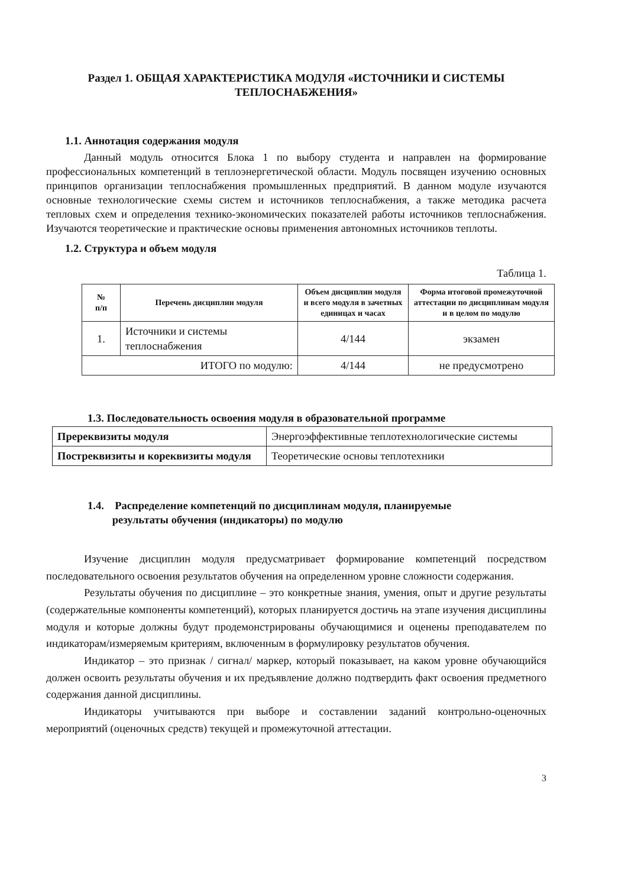Раздел 1. ОБЩАЯ ХАРАКТЕРИСТИКА МОДУЛЯ «ИСТОЧНИКИ И СИСТЕМЫ
ТЕПЛОСНАБЖЕНИЯ»
1.1. Аннотация содержания модуля
Данный модуль относится Блока 1 по выбору студента и направлен на формирование профессиональных компетенций в теплоэнергетической области. Модуль посвящен изучению основных принципов организации теплоснабжения промышленных предприятий. В данном модуле изучаются основные технологические схемы систем и источников теплоснабжения, а также методика расчета тепловых схем и определения технико-экономических показателей работы источников теплоснабжения. Изучаются теоретические и практические основы применения автономных источников теплоты.
1.2. Структура и объем модуля
Таблица 1.
| № п/п | Перечень дисциплин модуля | Объем дисциплин модуля и всего модуля в зачетных единицах и часах | Форма итоговой промежуточной аттестации по дисциплинам модуля и в целом по модулю |
| --- | --- | --- | --- |
| 1. | Источники и системы теплоснабжения | 4/144 | экзамен |
| ИТОГО по модулю: | | 4/144 | не предусмотрено |
1.3. Последовательность освоения модуля в образовательной программе
| Пререквизиты модуля | Энергоэффективные теплотехнологические системы |
| Постреквизиты и кореквизиты модуля | Теоретические основы теплотехники |
1.4. Распределение компетенций по дисциплинам модуля, планируемые
результаты обучения (индикаторы) по модулю
Изучение дисциплин модуля предусматривает формирование компетенций посредством последовательного освоения результатов обучения на определенном уровне сложности содержания.
Результаты обучения по дисциплине – это конкретные знания, умения, опыт и другие результаты (содержательные компоненты компетенций), которых планируется достичь на этапе изучения дисциплины модуля и которые должны будут продемонстрированы обучающимися и оценены преподавателем по индикаторам/измеряемым критериям, включенным в формулировку результатов обучения.
Индикатор – это признак / сигнал/ маркер, который показывает, на каком уровне обучающийся должен освоить результаты обучения и их предъявление должно подтвердить факт освоения предметного содержания данной дисциплины.
Индикаторы учитываются при выборе и составлении заданий контрольно-оценочных мероприятий (оценочных средств) текущей и промежуточной аттестации.
3